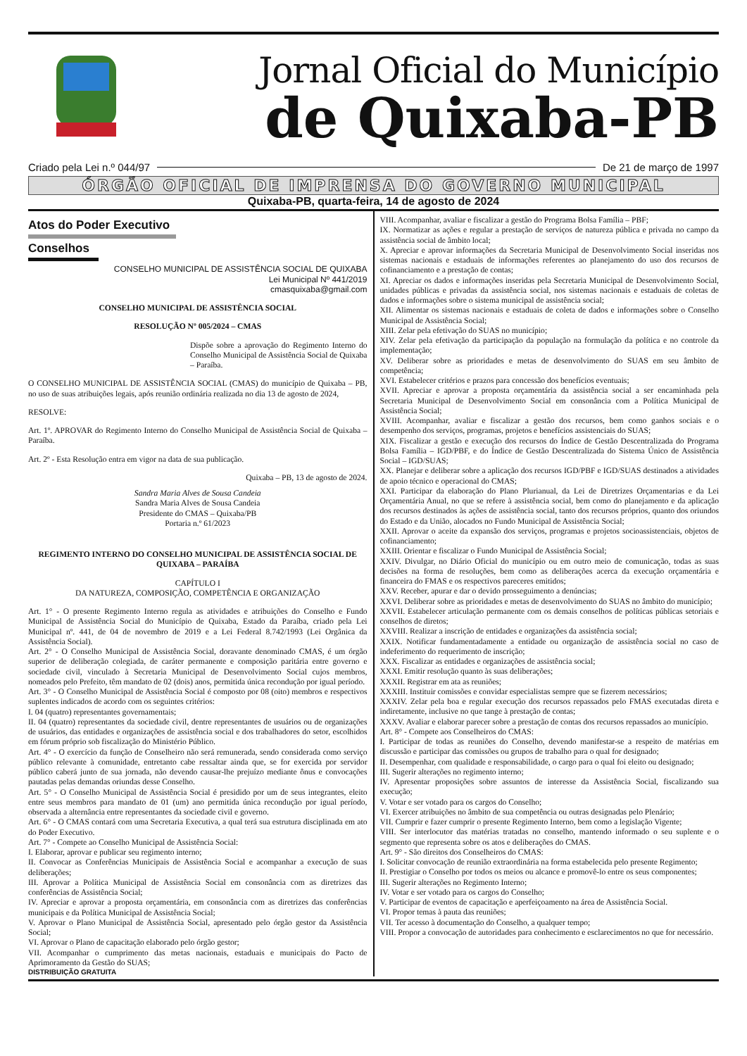Jornal Oficial do Município
de Quixaba-PB
Criado pela Lei n.º 044/97 De 21 de março de 1997
ÓRGÃO OFICIAL DE IMPRENSA DO GOVERNO MUNICIPAL
Quixaba-PB, quarta-feira, 14 de agosto de 2024
Atos do Poder Executivo
Conselhos
CONSELHO MUNICIPAL DE ASSISTÊNCIA SOCIAL DE QUIXABA
Lei Municipal Nº 441/2019
cmasquixaba@gmail.com
CONSELHO MUNICIPAL DE ASSISTÊNCIA SOCIAL
RESOLUÇÃO Nº 005/2024 – CMAS
Dispõe sobre a aprovação do Regimento Interno do Conselho Municipal de Assistência Social de Quixaba – Paraíba.
O CONSELHO MUNICIPAL DE ASSISTÊNCIA SOCIAL (CMAS) do município de Quixaba – PB, no uso de suas atribuições legais, após reunião ordinária realizada no dia 13 de agosto de 2024,
RESOLVE:
Art. 1º. APROVAR do Regimento Interno do Conselho Municipal de Assistência Social de Quixaba – Paraíba.
Art. 2º - Esta Resolução entra em vigor na data de sua publicação.
Quixaba – PB, 13 de agosto de 2024.
Sandra Maria Alves de Sousa Candeia
Sandra Maria Alves de Sousa Candeia
Presidente do CMAS – Quixaba/PB
Portaria n.º 61/2023
REGIMENTO INTERNO DO CONSELHO MUNICIPAL DE ASSISTÊNCIA SOCIAL DE QUIXABA – PARAÍBA
CAPÍTULO I
DA NATUREZA, COMPOSIÇÃO, COMPETÊNCIA E ORGANIZAÇÃO
Art. 1° - O presente Regimento Interno regula as atividades e atribuições do Conselho e Fundo Municipal de Assistência Social do Município de Quixaba, Estado da Paraíba, criado pela Lei Municipal nº. 441, de 04 de novembro de 2019 e a Lei Federal 8.742/1993 (Lei Orgânica da Assistência Social).
Art. 2° - O Conselho Municipal de Assistência Social, doravante denominado CMAS, é um órgão superior de deliberação colegiada, de caráter permanente e composição paritária entre governo e sociedade civil, vinculado à Secretaria Municipal de Desenvolvimento Social cujos membros, nomeados pelo Prefeito, têm mandato de 02 (dois) anos, permitida única recondução por igual período.
Art. 3° - O Conselho Municipal de Assistência Social é composto por 08 (oito) membros e respectivos suplentes indicados de acordo com os seguintes critérios:
I. 04 (quatro) representantes governamentais;
II. 04 (quatro) representantes da sociedade civil, dentre representantes de usuários ou de organizações de usuários, das entidades e organizações de assistência social e dos trabalhadores do setor, escolhidos em fórum próprio sob fiscalização do Ministério Público.
Art. 4° - O exercício da função de Conselheiro não será remunerada, sendo considerada como serviço público relevante à comunidade, entretanto cabe ressaltar ainda que, se for exercida por servidor público caberá junto de sua jornada, não devendo causar-lhe prejuízo mediante ônus e convocações pautadas pelas demandas oriundas desse Conselho.
Art. 5° - O Conselho Municipal de Assistência Social é presidido por um de seus integrantes, eleito entre seus membros para mandato de 01 (um) ano permitida única recondução por igual período, observada a alternância entre representantes da sociedade civil e governo.
Art. 6° - O CMAS contará com uma Secretaria Executiva, a qual terá sua estrutura disciplinada em ato do Poder Executivo.
Art. 7° - Compete ao Conselho Municipal de Assistência Social:
I. Elaborar, aprovar e publicar seu regimento interno;
II. Convocar as Conferências Municipais de Assistência Social e acompanhar a execução de suas deliberações;
III. Aprovar a Política Municipal de Assistência Social em consonância com as diretrizes das conferências de Assistência Social;
IV. Apreciar e aprovar a proposta orçamentária, em consonância com as diretrizes das conferências municipais e da Política Municipal de Assistência Social;
V. Aprovar o Plano Municipal de Assistência Social, apresentado pelo órgão gestor da Assistência Social;
VI. Aprovar o Plano de capacitação elaborado pelo órgão gestor;
VII. Acompanhar o cumprimento das metas nacionais, estaduais e municipais do Pacto de Aprimoramento da Gestão do SUAS;
DISTRIBUIÇÃO GRATUITA
VIII. Acompanhar, avaliar e fiscalizar a gestão do Programa Bolsa Família – PBF;
IX. Normatizar as ações e regular a prestação de serviços de natureza pública e privada no campo da assistência social de âmbito local;
X. Apreciar e aprovar informações da Secretaria Municipal de Desenvolvimento Social inseridas nos sistemas nacionais e estaduais de informações referentes ao planejamento do uso dos recursos de cofinanciamento e a prestação de contas;
XI. Apreciar os dados e informações inseridas pela Secretaria Municipal de Desenvolvimento Social, unidades públicas e privadas da assistência social, nos sistemas nacionais e estaduais de coletas de dados e informações sobre o sistema municipal de assistência social;
XII. Alimentar os sistemas nacionais e estaduais de coleta de dados e informações sobre o Conselho Municipal de Assistência Social;
XIII. Zelar pela efetivação do SUAS no município;
XIV. Zelar pela efetivação da participação da população na formulação da política e no controle da implementação;
XV. Deliberar sobre as prioridades e metas de desenvolvimento do SUAS em seu âmbito de competência;
XVI. Estabelecer critérios e prazos para concessão dos benefícios eventuais;
XVII. Apreciar e aprovar a proposta orçamentária da assistência social a ser encaminhada pela Secretaria Municipal de Desenvolvimento Social em consonância com a Política Municipal de Assistência Social;
XVIII. Acompanhar, avaliar e fiscalizar a gestão dos recursos, bem como ganhos sociais e o desempenho dos serviços, programas, projetos e benefícios assistenciais do SUAS;
XIX. Fiscalizar a gestão e execução dos recursos do Índice de Gestão Descentralizada do Programa Bolsa Família – IGD/PBF, e do Índice de Gestão Descentralizada do Sistema Único de Assistência Social – IGD/SUAS;
XX. Planejar e deliberar sobre a aplicação dos recursos IGD/PBF e IGD/SUAS destinados a atividades de apoio técnico e operacional do CMAS;
XXI. Participar da elaboração do Plano Plurianual, da Lei de Diretrizes Orçamentarias e da Lei Orçamentária Anual, no que se refere à assistência social, bem como do planejamento e da aplicação dos recursos destinados às ações de assistência social, tanto dos recursos próprios, quanto dos oriundos do Estado e da União, alocados no Fundo Municipal de Assistência Social;
XXII. Aprovar o aceite da expansão dos serviços, programas e projetos socioassistenciais, objetos de cofinanciamento;
XXIII. Orientar e fiscalizar o Fundo Municipal de Assistência Social;
XXIV. Divulgar, no Diário Oficial do município ou em outro meio de comunicação, todas as suas decisões na forma de resoluções, bem como as deliberações acerca da execução orçamentária e financeira do FMAS e os respectivos pareceres emitidos;
XXV. Receber, apurar e dar o devido prosseguimento a denúncias;
XXVI. Deliberar sobre as prioridades e metas de desenvolvimento do SUAS no âmbito do município;
XXVII. Estabelecer articulação permanente com os demais conselhos de políticas públicas setoriais e conselhos de diretos;
XXVIII. Realizar a inscrição de entidades e organizações da assistência social;
XXIX. Notificar fundamentadamente a entidade ou organização de assistência social no caso de indeferimento do requerimento de inscrição;
XXX. Fiscalizar as entidades e organizações de assistência social;
XXXI. Emitir resolução quanto às suas deliberações;
XXXII. Registrar em ata as reuniões;
XXXIII. Instituir comissões e convidar especialistas sempre que se fizerem necessários;
XXXIV. Zelar pela boa e regular execução dos recursos repassados pelo FMAS executadas direta e indiretamente, inclusive no que tange à prestação de contas;
XXXV. Avaliar e elaborar parecer sobre a prestação de contas dos recursos repassados ao município.
Art. 8° - Compete aos Conselheiros do CMAS:
I. Participar de todas as reuniões do Conselho, devendo manifestar-se a respeito de matérias em discussão e participar das comissões ou grupos de trabalho para o qual for designado;
II. Desempenhar, com qualidade e responsabilidade, o cargo para o qual foi eleito ou designado;
III. Sugerir alterações no regimento interno;
IV. Apresentar proposições sobre assuntos de interesse da Assistência Social, fiscalizando sua execução;
V. Votar e ser votado para os cargos do Conselho;
VI. Exercer atribuições no âmbito de sua competência ou outras designadas pelo Plenário;
VII. Cumprir e fazer cumprir o presente Regimento Interno, bem como a legislação Vigente;
VIII. Ser interlocutor das matérias tratadas no conselho, mantendo informado o seu suplente e o segmento que representa sobre os atos e deliberações do CMAS.
Art. 9° - São direitos dos Conselheiros do CMAS:
I. Solicitar convocação de reunião extraordinária na forma estabelecida pelo presente Regimento;
II. Prestigiar o Conselho por todos os meios ou alcance e promovê-lo entre os seus componentes;
III. Sugerir alterações no Regimento Interno;
IV. Votar e ser votado para os cargos do Conselho;
V. Participar de eventos de capacitação e aperfeiçoamento na área de Assistência Social.
VI. Propor temas à pauta das reuniões;
VII. Ter acesso à documentação do Conselho, a qualquer tempo;
VIII. Propor a convocação de autoridades para conhecimento e esclarecimentos no que for necessário.